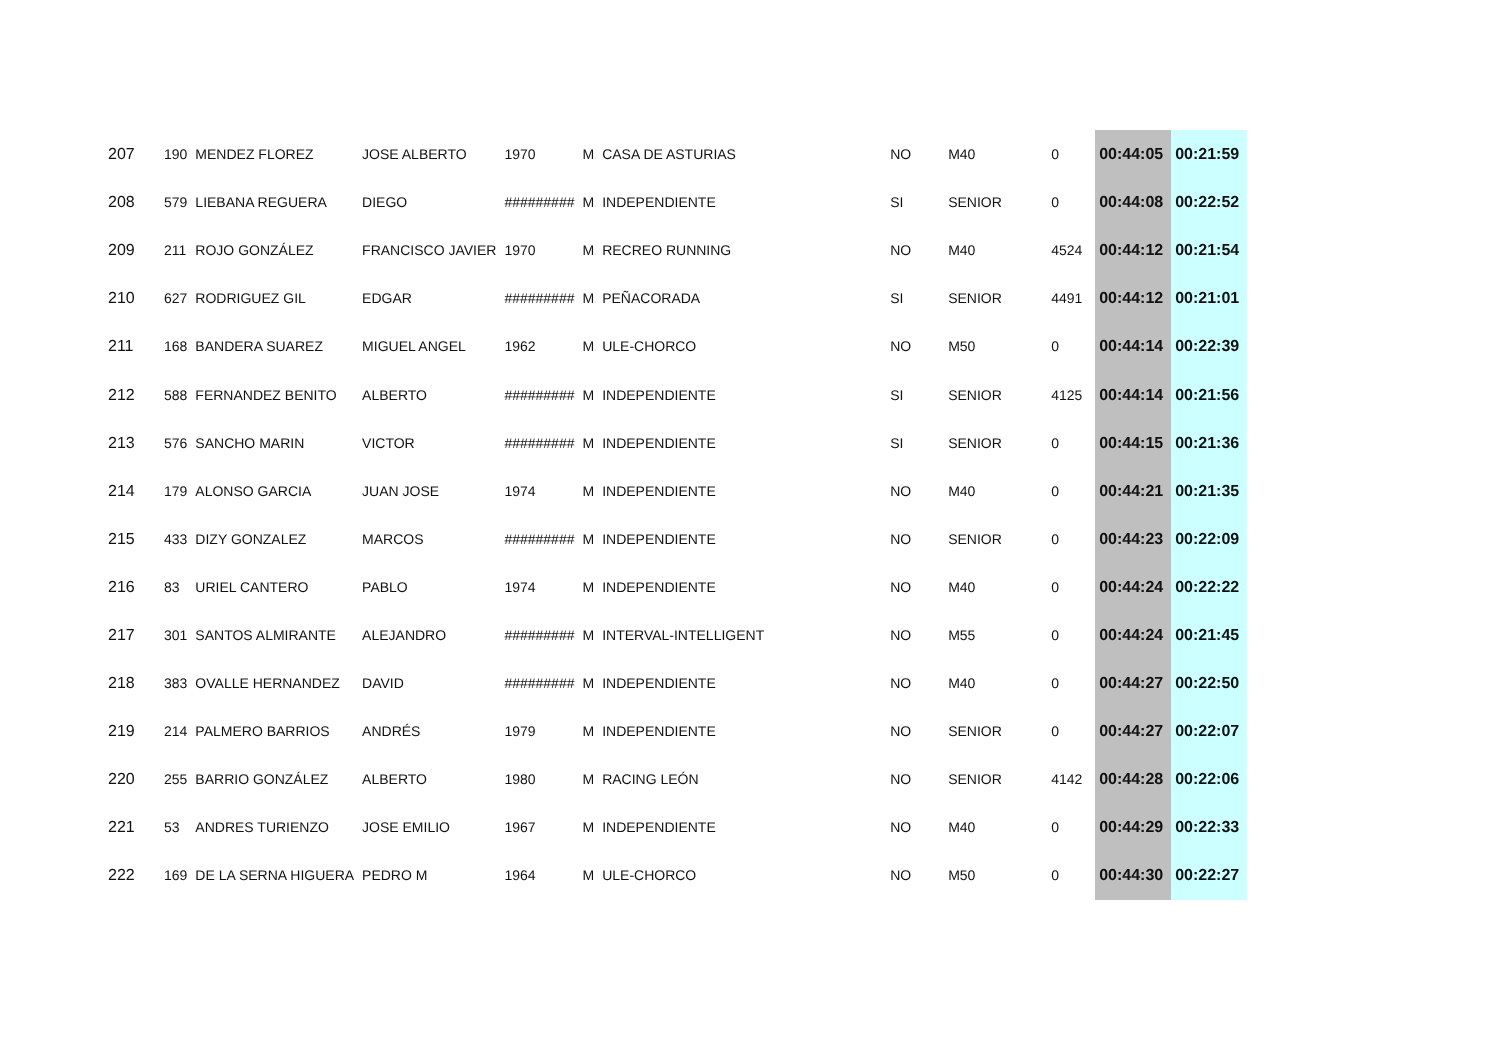| 207 | 190 | MENDEZ FLOREZ | JOSE ALBERTO | 1970 | M | CASA DE ASTURIAS | NO | M40 | 0 | 00:44:05 | 00:21:59 |
| 208 | 579 | LIEBANA REGUERA | DIEGO | ######### | M | INDEPENDIENTE | SI | SENIOR | 0 | 00:44:08 | 00:22:52 |
| 209 | 211 | ROJO GONZÁLEZ | FRANCISCO JAVIER | 1970 | M | RECREO RUNNING | NO | M40 | 4524 | 00:44:12 | 00:21:54 |
| 210 | 627 | RODRIGUEZ GIL | EDGAR | ######### | M | PEÑACORADA | SI | SENIOR | 4491 | 00:44:12 | 00:21:01 |
| 211 | 168 | BANDERA SUAREZ | MIGUEL ANGEL | 1962 | M | ULE-CHORCO | NO | M50 | 0 | 00:44:14 | 00:22:39 |
| 212 | 588 | FERNANDEZ BENITO | ALBERTO | ######### | M | INDEPENDIENTE | SI | SENIOR | 4125 | 00:44:14 | 00:21:56 |
| 213 | 576 | SANCHO MARIN | VICTOR | ######### | M | INDEPENDIENTE | SI | SENIOR | 0 | 00:44:15 | 00:21:36 |
| 214 | 179 | ALONSO GARCIA | JUAN JOSE | 1974 | M | INDEPENDIENTE | NO | M40 | 0 | 00:44:21 | 00:21:35 |
| 215 | 433 | DIZY GONZALEZ | MARCOS | ######### | M | INDEPENDIENTE | NO | SENIOR | 0 | 00:44:23 | 00:22:09 |
| 216 | 83 | URIEL CANTERO | PABLO | 1974 | M | INDEPENDIENTE | NO | M40 | 0 | 00:44:24 | 00:22:22 |
| 217 | 301 | SANTOS ALMIRANTE | ALEJANDRO | ######### | M | INTERVAL-INTELLIGENT | NO | M55 | 0 | 00:44:24 | 00:21:45 |
| 218 | 383 | OVALLE HERNANDEZ | DAVID | ######### | M | INDEPENDIENTE | NO | M40 | 0 | 00:44:27 | 00:22:50 |
| 219 | 214 | PALMERO BARRIOS | ANDRÉS | 1979 | M | INDEPENDIENTE | NO | SENIOR | 0 | 00:44:27 | 00:22:07 |
| 220 | 255 | BARRIO GONZÁLEZ | ALBERTO | 1980 | M | RACING LEÓN | NO | SENIOR | 4142 | 00:44:28 | 00:22:06 |
| 221 | 53 | ANDRES TURIENZO | JOSE EMILIO | 1967 | M | INDEPENDIENTE | NO | M40 | 0 | 00:44:29 | 00:22:33 |
| 222 | 169 | DE LA SERNA HIGUERA | PEDRO M | 1964 | M | ULE-CHORCO | NO | M50 | 0 | 00:44:30 | 00:22:27 |